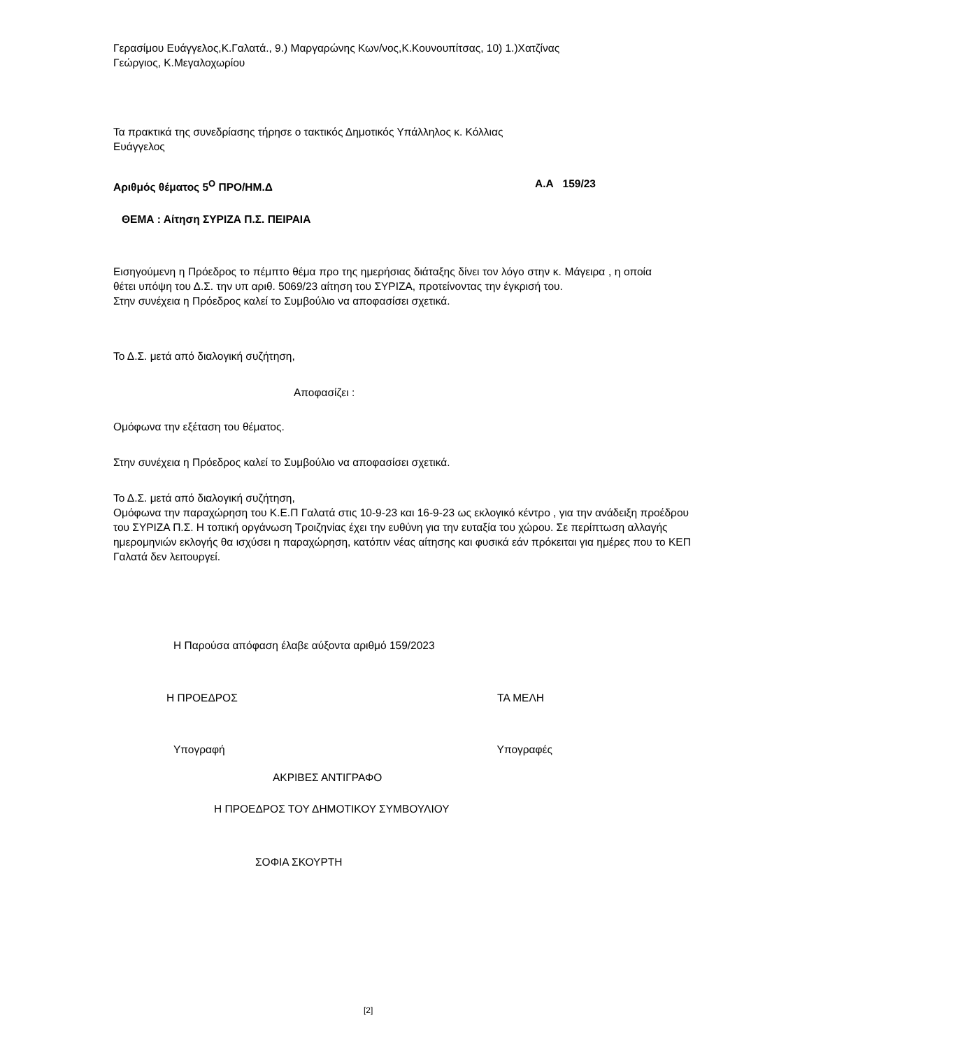Γερασίμου Ευάγγελος,Κ.Γαλατά., 9.) Μαργαρώνης Κων/νος,Κ.Κουνουπίτσας, 10) 1.)Χατζίνας
Γεώργιος, Κ.Μεγαλοχωρίου
Τα πρακτικά της συνεδρίασης τήρησε ο τακτικός Δημοτικός Υπάλληλος κ. Κόλλιας
Ευάγγελος
Αριθμός θέματος 5<sup>Ο</sup> ΠΡΟ/ΗΜ.Δ Α.Α 159/23
ΘΕΜΑ : Αίτηση ΣΥΡΙΖΑ Π.Σ. ΠΕΙΡΑΙΑ
Εισηγούμενη η Πρόεδρος το πέμπτο θέμα προ της ημερήσιας διάταξης δίνει τον λόγο στην κ. Μάγειρα , η οποία θέτει υπόψη του Δ.Σ. την υπ αριθ. 5069/23 αίτηση του ΣΥΡΙΖΑ, προτείνοντας την έγκρισή του.
Στην συνέχεια η Πρόεδρος καλεί το Συμβούλιο να αποφασίσει σχετικά.
Το Δ.Σ. μετά από διαλογική συζήτηση,
Αποφασίζει :
Ομόφωνα την εξέταση του θέματος.
Στην συνέχεια η Πρόεδρος καλεί το Συμβούλιο να αποφασίσει σχετικά.
Το Δ.Σ. μετά από διαλογική συζήτηση,
Ομόφωνα την παραχώρηση του Κ.Ε.Π Γαλατά στις 10-9-23 και 16-9-23 ως εκλογικό κέντρο , για την ανάδειξη προέδρου του ΣΥΡΙΖΑ Π.Σ. Η τοπική οργάνωση Τροιζηνίας έχει την ευθύνη για την ευταξία του χώρου. Σε περίπτωση αλλαγής ημερομηνιών εκλογής θα ισχύσει η παραχώρηση, κατόπιν νέας αίτησης και φυσικά εάν πρόκειται για ημέρες που το ΚΕΠ Γαλατά δεν λειτουργεί.
Η Παρούσα απόφαση έλαβε αύξοντα αριθμό 159/2023
Η ΠΡΟΕΔΡΟΣ ΤΑ ΜΕΛΗ
Υπογραφή Υπογραφές
ΑΚΡΙΒΕΣ ΑΝΤΙΓΡΑΦΟ
Η ΠΡΟΕΔΡΟΣ ΤΟΥ ΔΗΜΟΤΙΚΟΥ ΣΥΜΒΟΥΛΙΟΥ
ΣΟΦΙΑ ΣΚΟΥΡΤΗ
[2]